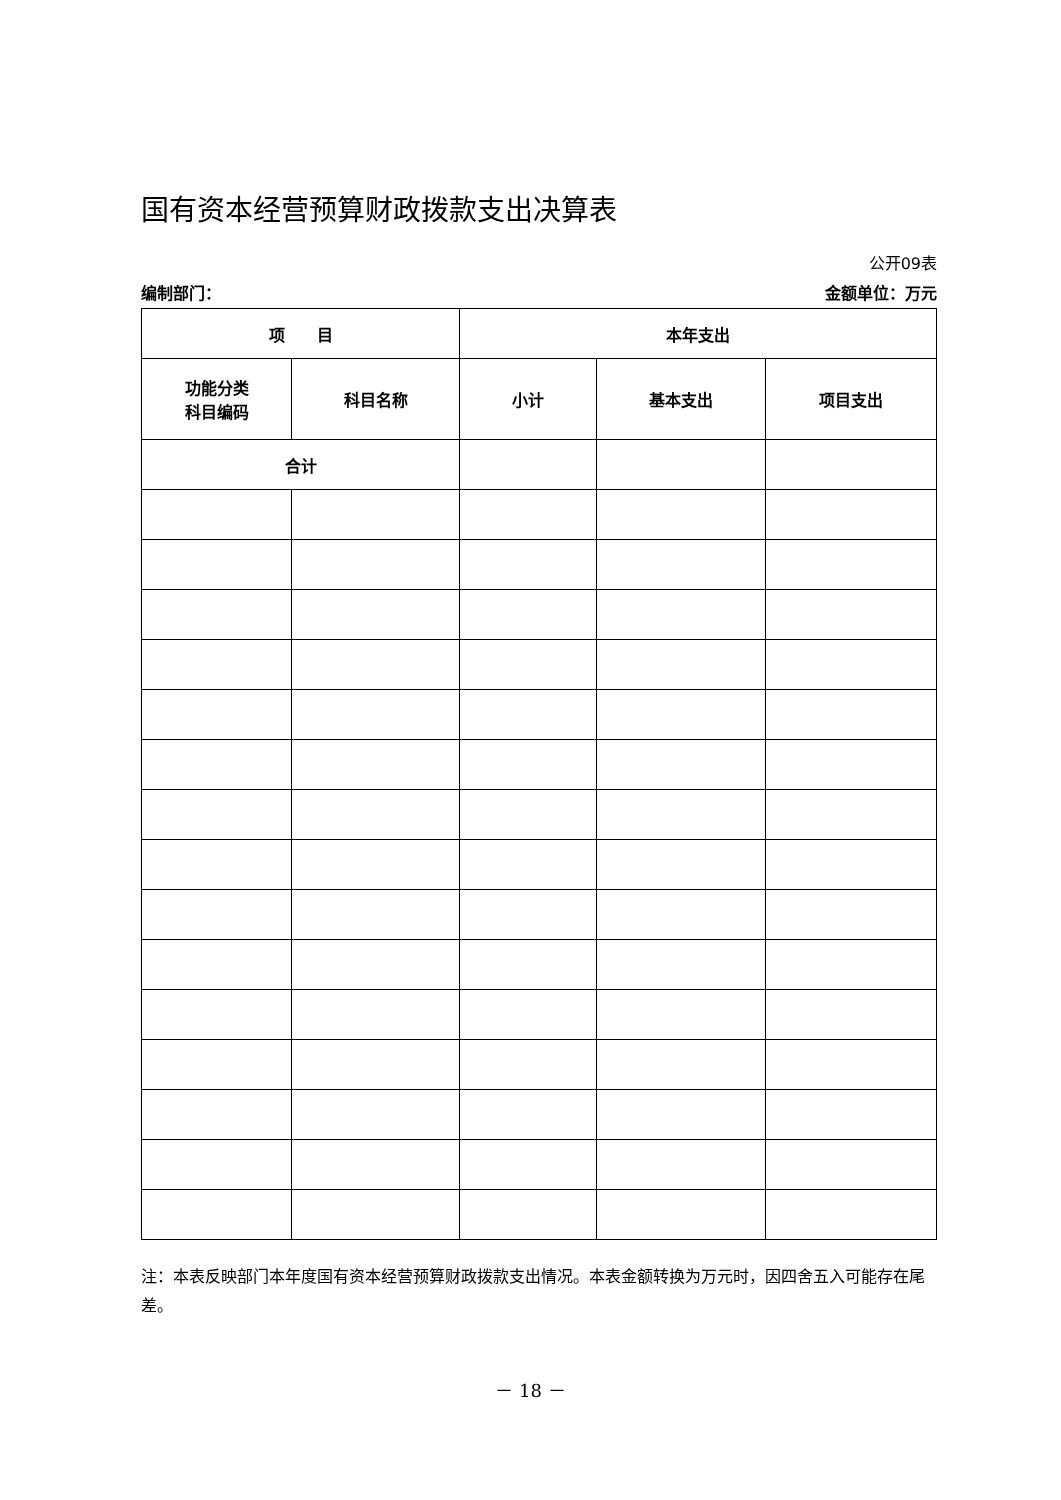国有资本经营预算财政拨款支出决算表
公开09表
编制部门： 金额单位：万元
| 项 目 | | 本年支出 | | |
| 功能分类 科目编码 | 科目名称 | 小计 | 基本支出 | 项目支出 |
| 合计 | | | | |
注：本表反映部门本年度国有资本经营预算财政拨款支出情况。本表金额转换为万元时，因四舍五入可能存在尾差。
－ 18 －